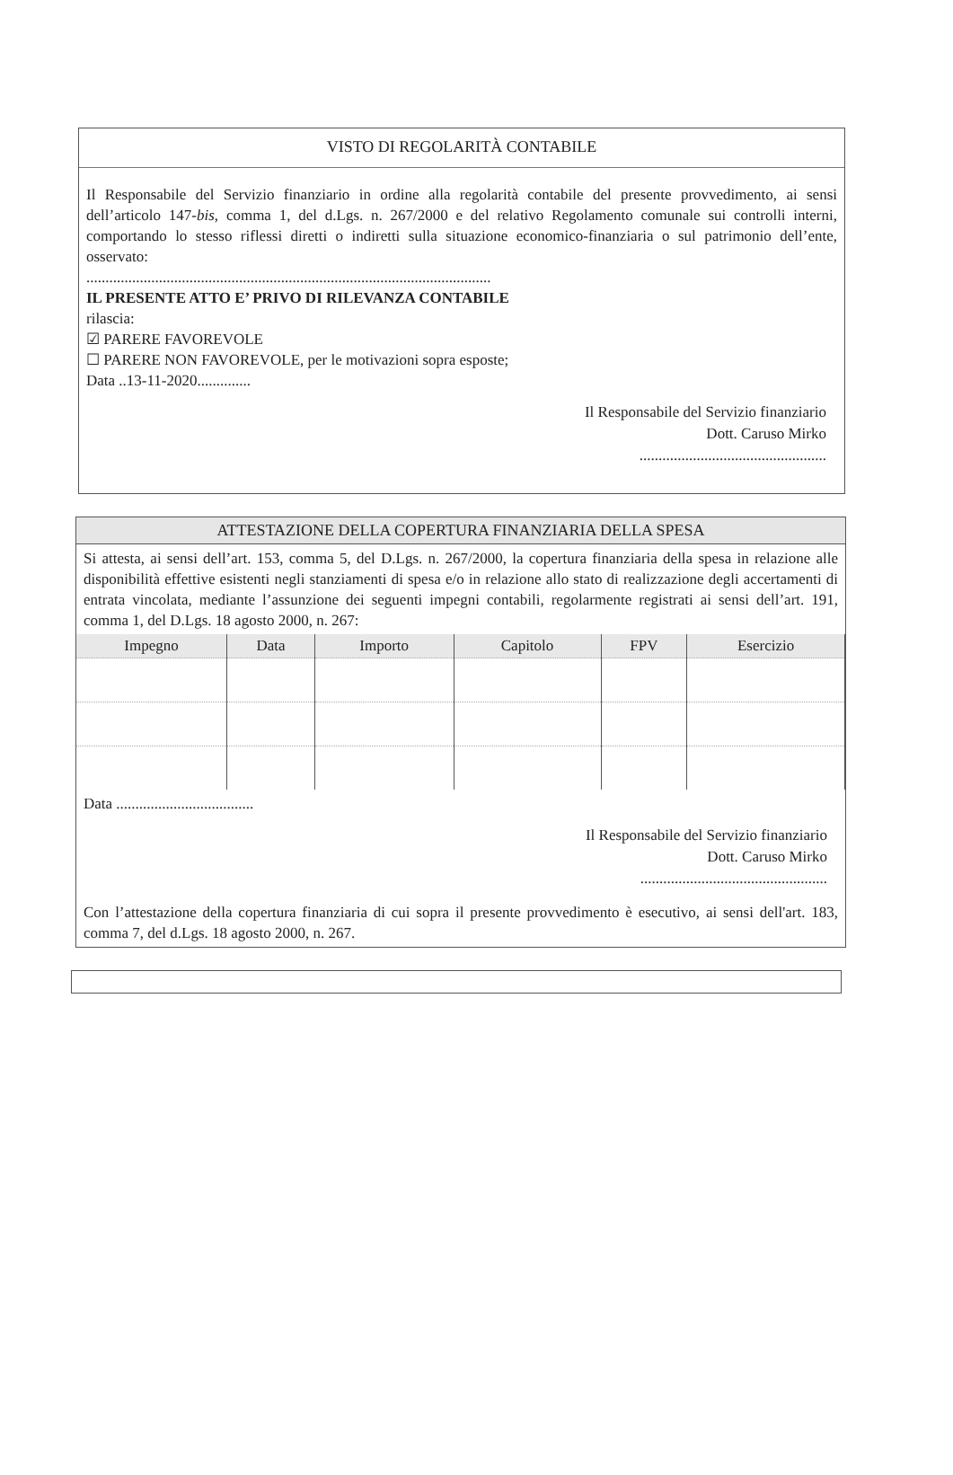VISTO DI REGOLARITÀ CONTABILE
Il Responsabile del Servizio finanziario in ordine alla regolarità contabile del presente provvedimento, ai sensi dell’articolo 147-bis, comma 1, del d.Lgs. n. 267/2000 e del relativo Regolamento comunale sui controlli interni, comportando lo stesso riflessi diretti o indiretti sulla situazione economico-finanziaria o sul patrimonio dell’ente, osservato:
..........................................................................................................
IL PRESENTE ATTO E’ PRIVO DI RILEVANZA CONTABILE
rilascia:
☑ PARERE FAVOREVOLE
☐ PARERE NON FAVOREVOLE, per le motivazioni sopra esposte;
Data ..13-11-2020..............
Il Responsabile del Servizio finanziario
Dott. Caruso Mirko
.................................................
ATTESTAZIONE DELLA COPERTURA FINANZIARIA DELLA SPESA
Si attesta, ai sensi dell’art. 153, comma 5, del D.Lgs. n. 267/2000, la copertura finanziaria della spesa in relazione alle disponibilità effettive esistenti negli stanziamenti di spesa e/o in relazione allo stato di realizzazione degli accertamenti di entrata vincolata, mediante l’assunzione dei seguenti impegni contabili, regolarmente registrati ai sensi dell’art. 191, comma 1, del D.Lgs. 18 agosto 2000, n. 267:
| Impegno | Data | Importo | Capitolo | FPV | Esercizio |
| --- | --- | --- | --- | --- | --- |
Data ....................................
Il Responsabile del Servizio finanziario
Dott. Caruso Mirko
.................................................
Con l’attestazione della copertura finanziaria di cui sopra il presente provvedimento è esecutivo, ai sensi dell'art. 183, comma 7, del d.Lgs. 18 agosto 2000, n. 267.